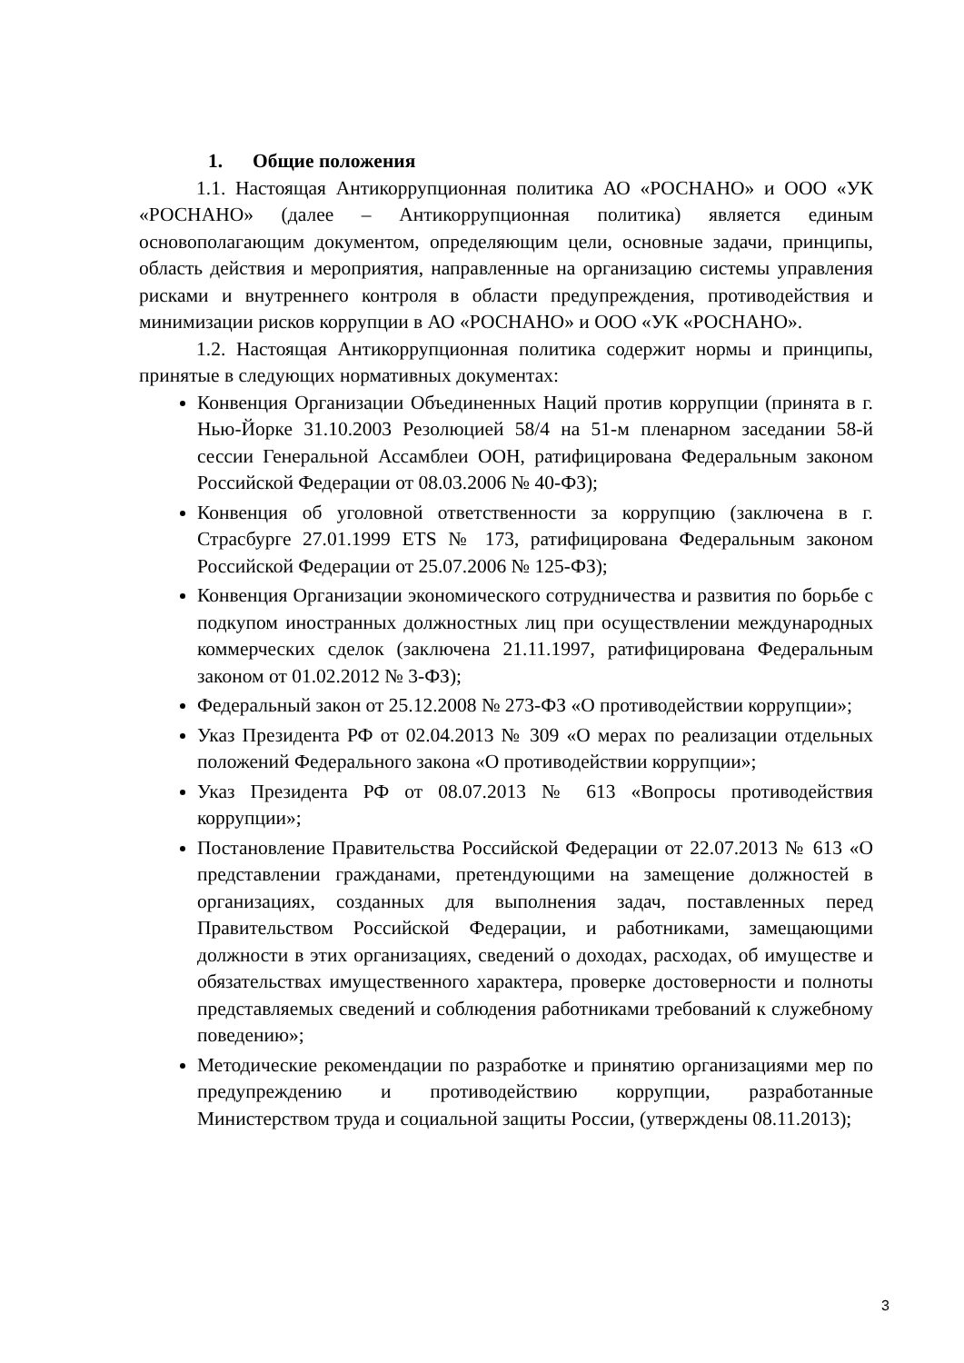1. Общие положения
1.1. Настоящая Антикоррупционная политика АО «РОСНАНО» и ООО «УК «РОСНАНО» (далее – Антикоррупционная политика) является единым основополагающим документом, определяющим цели, основные задачи, принципы, область действия и мероприятия, направленные на организацию системы управления рисками и внутреннего контроля в области предупреждения, противодействия и минимизации рисков коррупции в АО «РОСНАНО» и ООО «УК «РОСНАНО».
1.2. Настоящая Антикоррупционная политика содержит нормы и принципы, принятые в следующих нормативных документах:
Конвенция Организации Объединенных Наций против коррупции (принята в г. Нью-Йорке 31.10.2003 Резолюцией 58/4 на 51-м пленарном заседании 58-й сессии Генеральной Ассамблеи ООН, ратифицирована Федеральным законом Российской Федерации от 08.03.2006 № 40-ФЗ);
Конвенция об уголовной ответственности за коррупцию (заключена в г. Страсбурге 27.01.1999 ETS № 173, ратифицирована Федеральным законом Российской Федерации от 25.07.2006 № 125-ФЗ);
Конвенция Организации экономического сотрудничества и развития по борьбе с подкупом иностранных должностных лиц при осуществлении международных коммерческих сделок (заключена 21.11.1997, ратифицирована Федеральным законом от 01.02.2012 № 3-ФЗ);
Федеральный закон от 25.12.2008 № 273-ФЗ «О противодействии коррупции»;
Указ Президента РФ от 02.04.2013 № 309 «О мерах по реализации отдельных положений Федерального закона «О противодействии коррупции»;
Указ Президента РФ от 08.07.2013 № 613 «Вопросы противодействия коррупции»;
Постановление Правительства Российской Федерации от 22.07.2013 № 613 «О представлении гражданами, претендующими на замещение должностей в организациях, созданных для выполнения задач, поставленных перед Правительством Российской Федерации, и работниками, замещающими должности в этих организациях, сведений о доходах, расходах, об имуществе и обязательствах имущественного характера, проверке достоверности и полноты представляемых сведений и соблюдения работниками требований к служебному поведению»;
Методические рекомендации по разработке и принятию организациями мер по предупреждению и противодействию коррупции, разработанные Министерством труда и социальной защиты России, (утверждены 08.11.2013);
3